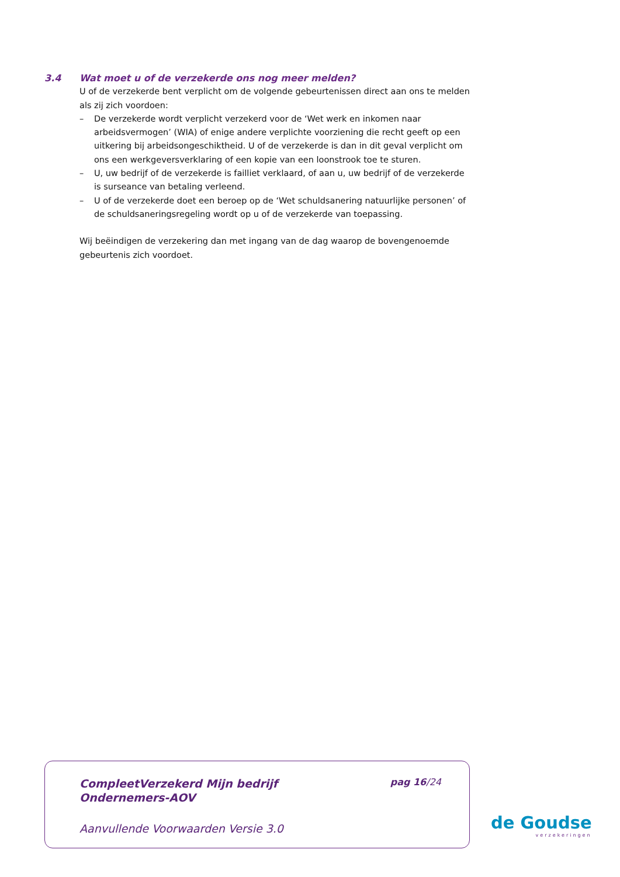3.4 Wat moet u of de verzekerde ons nog meer melden?
U of de verzekerde bent verplicht om de volgende gebeurtenissen direct aan ons te melden als zij zich voordoen:
– De verzekerde wordt verplicht verzekerd voor de ‘Wet werk en inkomen naar arbeidsvermogen’ (WIA) of enige andere verplichte voorziening die recht geeft op een uitkering bij arbeidsongeschiktheid. U of de verzekerde is dan in dit geval verplicht om ons een werkgeversverklaring of een kopie van een loonstrook toe te sturen.
– U, uw bedrijf of de verzekerde is failliet verklaard, of aan u, uw bedrijf of de verzekerde is surseance van betaling verleend.
– U of de verzekerde doet een beroep op de ‘Wet schuldsanering natuurlijke personen’ of de schuldsaneringsregeling wordt op u of de verzekerde van toepassing.
Wij beëindigen de verzekering dan met ingang van de dag waarop de bovengenoemde gebeurtenis zich voordoet.
CompleetVerzekerd Mijn bedrijf
Ondernemers-AOV
pag 16/24
Aanvullende Voorwaarden Versie 3.0
de Goudse
verzekeringen